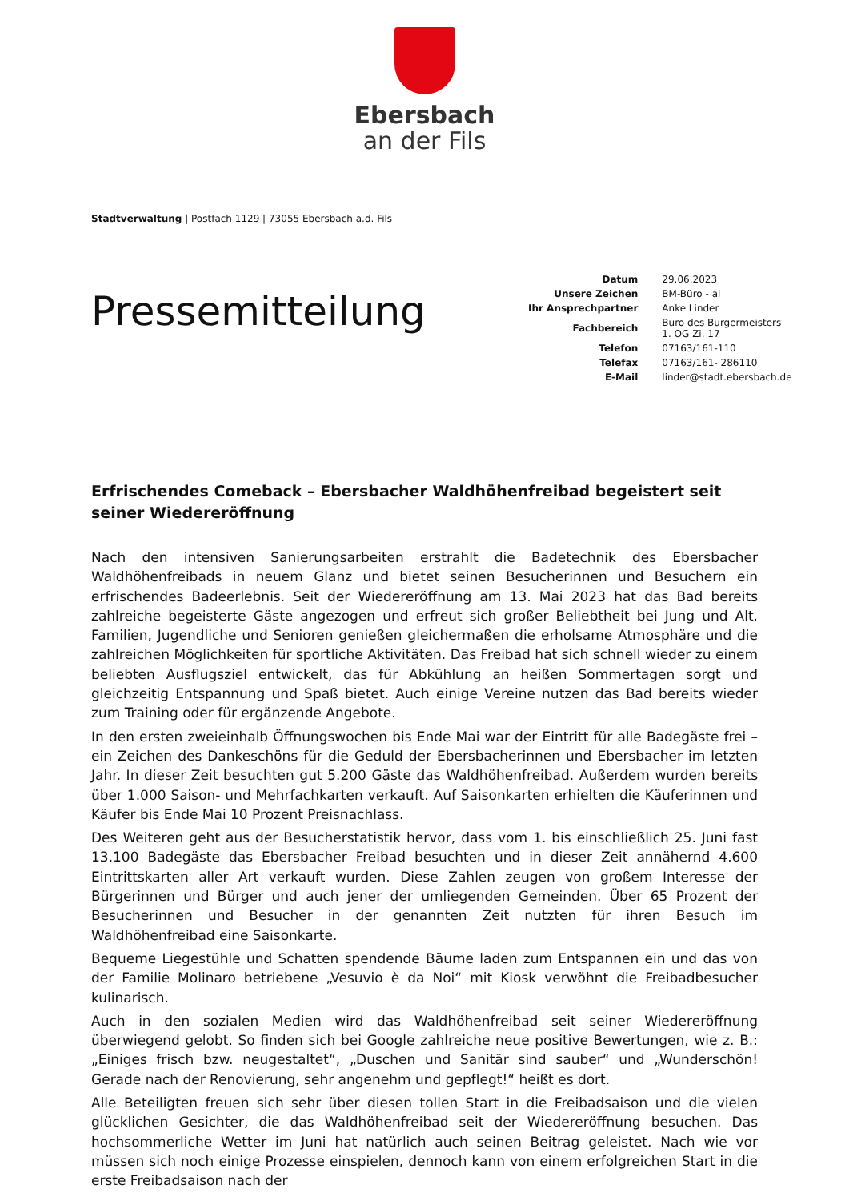Ebersbach
an der Fils
Stadtverwaltung | Postfach 1129 | 73055 Ebersbach a.d. Fils
Pressemitteilung
| Datum | 29.06.2023 |
| Unsere Zeichen | BM-Büro - al |
| Ihr Ansprechpartner | Anke Linder |
| Fachbereich | Büro des Bürgermeisters 1. OG Zi. 17 |
| Telefon | 07163/161-110 |
| Telefax | 07163/161- 286110 |
| E-Mail | linder@stadt.ebersbach.de |
Erfrischendes Comeback – Ebersbacher Waldhöhenfreibad begeistert seit seiner Wiedereröffnung
Nach den intensiven Sanierungsarbeiten erstrahlt die Badetechnik des Ebersbacher Waldhöhenfreibads in neuem Glanz und bietet seinen Besucherinnen und Besuchern ein erfrischendes Badeerlebnis. Seit der Wiedereröffnung am 13. Mai 2023 hat das Bad bereits zahlreiche begeisterte Gäste angezogen und erfreut sich großer Beliebtheit bei Jung und Alt. Familien, Jugendliche und Senioren genießen gleichermaßen die erholsame Atmosphäre und die zahlreichen Möglichkeiten für sportliche Aktivitäten. Das Freibad hat sich schnell wieder zu einem beliebten Ausflugsziel entwickelt, das für Abkühlung an heißen Sommertagen sorgt und gleichzeitig Entspannung und Spaß bietet. Auch einige Vereine nutzen das Bad bereits wieder zum Training oder für ergänzende Angebote.
In den ersten zweieinhalb Öffnungswochen bis Ende Mai war der Eintritt für alle Badegäste frei – ein Zeichen des Dankeschöns für die Geduld der Ebersbacherinnen und Ebersbacher im letzten Jahr. In dieser Zeit besuchten gut 5.200 Gäste das Waldhöhenfreibad. Außerdem wurden bereits über 1.000 Saison- und Mehrfachkarten verkauft. Auf Saisonkarten erhielten die Käuferinnen und Käufer bis Ende Mai 10 Prozent Preisnachlass.
Des Weiteren geht aus der Besucherstatistik hervor, dass vom 1. bis einschließlich 25. Juni fast 13.100 Badegäste das Ebersbacher Freibad besuchten und in dieser Zeit annähernd 4.600 Eintrittskarten aller Art verkauft wurden. Diese Zahlen zeugen von großem Interesse der Bürgerinnen und Bürger und auch jener der umliegenden Gemeinden. Über 65 Prozent der Besucherinnen und Besucher in der genannten Zeit nutzten für ihren Besuch im Waldhöhenfreibad eine Saisonkarte.
Bequeme Liegestühle und Schatten spendende Bäume laden zum Entspannen ein und das von der Familie Molinaro betriebene „Vesuvio è da Noi“ mit Kiosk verwöhnt die Freibadbesucher kulinarisch.
Auch in den sozialen Medien wird das Waldhöhenfreibad seit seiner Wiedereröffnung überwiegend gelobt. So finden sich bei Google zahlreiche neue positive Bewertungen, wie z. B.: „Einiges frisch bzw. neugestaltet“, „Duschen und Sanitär sind sauber“ und „Wunderschön! Gerade nach der Renovierung, sehr angenehm und gepflegt!“ heißt es dort.
Alle Beteiligten freuen sich sehr über diesen tollen Start in die Freibadsaison und die vielen glücklichen Gesichter, die das Waldhöhenfreibad seit der Wiedereröffnung besuchen. Das hochsommerliche Wetter im Juni hat natürlich auch seinen Beitrag geleistet. Nach wie vor müssen sich noch einige Prozesse einspielen, dennoch kann von einem erfolgreichen Start in die erste Freibadsaison nach der